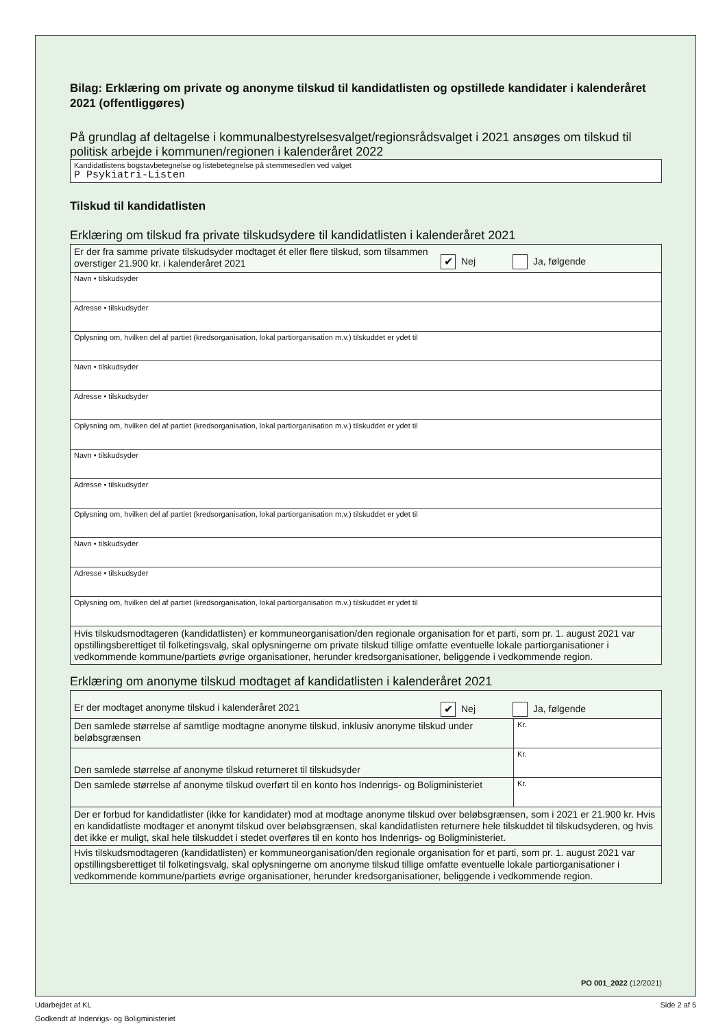Bilag: Erklæring om private og anonyme tilskud til kandidatlisten og opstillede kandidater i kalenderåret 2021 (offentliggøres)
På grundlag af deltagelse i kommunalbestyrelsesvalget/regionsrådsvalget i 2021 ansøges om tilskud til politisk arbejde i kommunen/regionen i kalenderåret 2022
| Kandidatlistens bogstavbetegnelse og listebetegnelse på stemmesedlen ved valget P Psykiatri-Listen |
Tilskud til kandidatlisten
Erklæring om tilskud fra private tilskudsydere til kandidatlisten i kalenderåret 2021
| Er der fra samme private tilskudsyder modtaget ét eller flere tilskud, som tilsammen overstiger 21.900 kr. i kalenderåret 2021 ✔ Nej Ja, følgende |
| Navn • tilskudsyder |
| Adresse • tilskudsyder |
| Oplysning om, hvilken del af partiet (kredsorganisation, lokal partiorganisation m.v.) tilskuddet er ydet til |
| Navn • tilskudsyder |
| Adresse • tilskudsyder |
| Oplysning om, hvilken del af partiet (kredsorganisation, lokal partiorganisation m.v.) tilskuddet er ydet til |
| Navn • tilskudsyder |
| Adresse • tilskudsyder |
| Oplysning om, hvilken del af partiet (kredsorganisation, lokal partiorganisation m.v.) tilskuddet er ydet til |
| Navn • tilskudsyder |
| Adresse • tilskudsyder |
| Oplysning om, hvilken del af partiet (kredsorganisation, lokal partiorganisation m.v.) tilskuddet er ydet til |
| Hvis tilskudsmodtageren (kandidatlisten) er kommuneorganisation/den regionale organisation for et parti, som pr. 1. august 2021 var opstillingsberettiget til folketingsvalg, skal oplysningerne om private tilskud tillige omfatte eventuelle lokale partiorganisationer i vedkommende kommune/partiets øvrige organisationer, herunder kredsorganisationer, beliggende i vedkommende region. |
Erklæring om anonyme tilskud modtaget af kandidatlisten i kalenderåret 2021
| Er der modtaget anonyme tilskud i kalenderåret 2021 ✔ Nej Ja, følgende | |
| Den samlede størrelse af samtlige modtagne anonyme tilskud, inklusiv anonyme tilskud under beløbsgrænsen | Kr. |
| Den samlede størrelse af anonyme tilskud returneret til tilskudsyder | Kr. |
| Den samlede størrelse af anonyme tilskud overført til en konto hos Indenrigs- og Boligministeriet | Kr. |
| Der er forbud for kandidatlister (ikke for kandidater) mod at modtage anonyme tilskud over beløbsgrænsen, som i 2021 er 21.900 kr. Hvis en kandidatliste modtager et anonymt tilskud over beløbsgrænsen, skal kandidatlisten returnere hele tilskuddet til tilskudsyderen, og hvis det ikke er muligt, skal hele tilskuddet i stedet overføres til en konto hos Indenrigs- og Boligministeriet. | |
| Hvis tilskudsmodtageren (kandidatlisten) er kommuneorganisation/den regionale organisation for et parti, som pr. 1. august 2021 var opstillingsberettiget til folketingsvalg, skal oplysningerne om anonyme tilskud tillige omfatte eventuelle lokale partiorganisationer i vedkommende kommune/partiets øvrige organisationer, herunder kredsorganisationer, beliggende i vedkommende region. | |
PO 001_2022 (12/2021)
Udarbejdet af KL Side 2 af 5
Godkendt af Indenrigs- og Boligministeriet